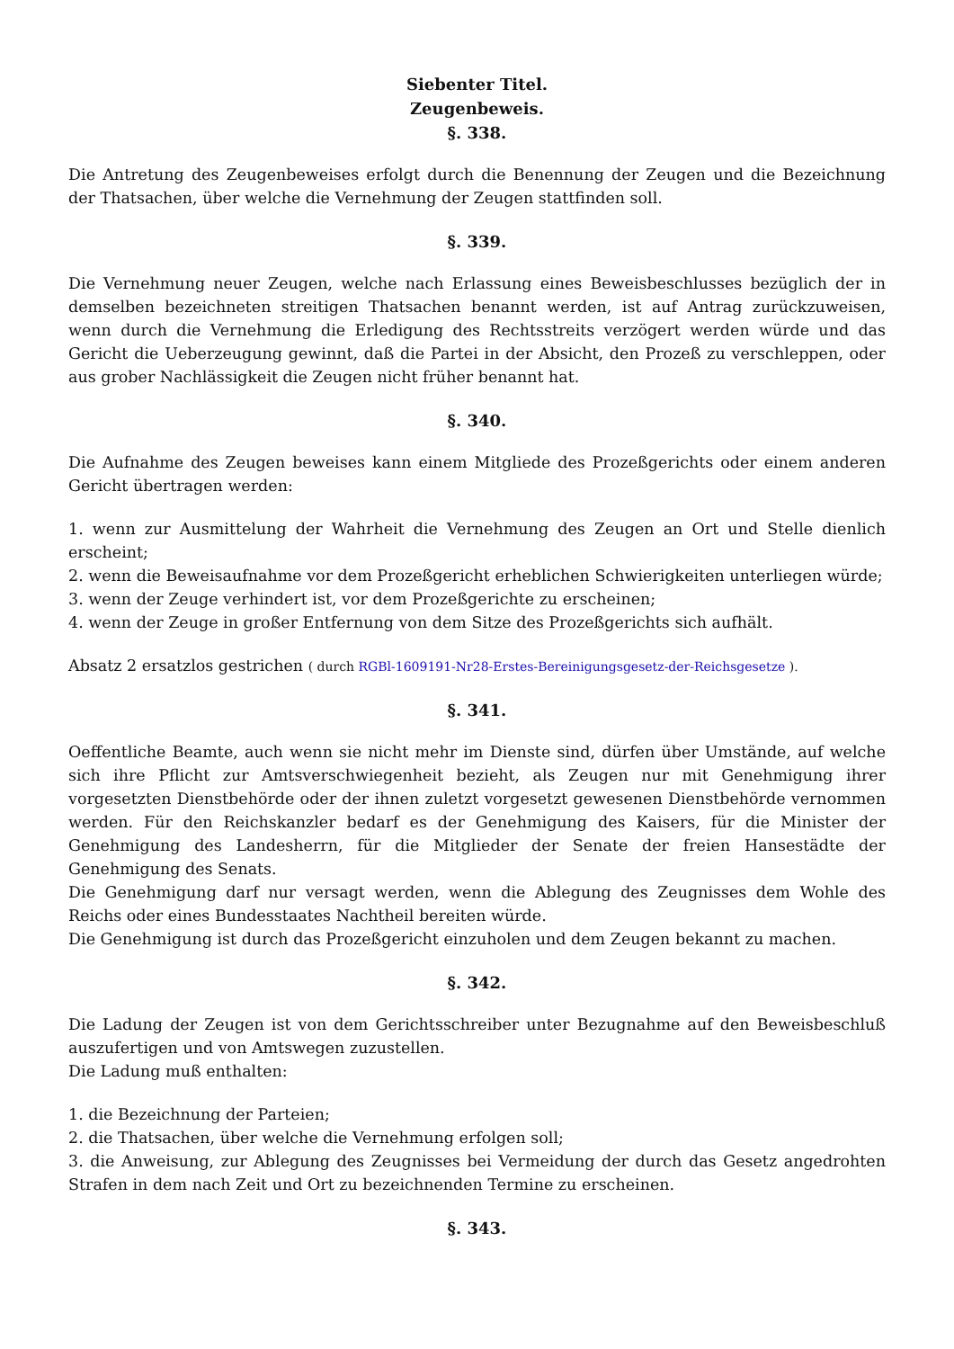Siebenter Titel.
Zeugenbeweis.
§. 338.
Die Antretung des Zeugenbeweises erfolgt durch die Benennung der Zeugen und die Bezeichnung der Thatsachen, über welche die Vernehmung der Zeugen stattfinden soll.
§. 339.
Die Vernehmung neuer Zeugen, welche nach Erlassung eines Beweisbeschlusses bezüglich der in demselben bezeichneten streitigen Thatsachen benannt werden, ist auf Antrag zurückzuweisen, wenn durch die Vernehmung die Erledigung des Rechtsstreits verzögert werden würde und das Gericht die Ueberzeugung gewinnt, daß die Partei in der Absicht, den Prozeß zu verschleppen, oder aus grober Nachlässigkeit die Zeugen nicht früher benannt hat.
§. 340.
Die Aufnahme des Zeugen beweises kann einem Mitgliede des Prozeßgerichts oder einem anderen Gericht übertragen werden:
1. wenn zur Ausmittelung der Wahrheit die Vernehmung des Zeugen an Ort und Stelle dienlich erscheint;
2. wenn die Beweisaufnahme vor dem Prozeßgericht erheblichen Schwierigkeiten unterliegen würde;
3. wenn der Zeuge verhindert ist, vor dem Prozeßgerichte zu erscheinen;
4. wenn der Zeuge in großer Entfernung von dem Sitze des Prozeßgerichts sich aufhält.
Absatz 2 ersatzlos gestrichen ( durch RGBl-1609191-Nr28-Erstes-Bereinigungsgesetz-der-Reichsgesetze ).
§. 341.
Oeffentliche Beamte, auch wenn sie nicht mehr im Dienste sind, dürfen über Umstände, auf welche sich ihre Pflicht zur Amtsverschwiegenheit bezieht, als Zeugen nur mit Genehmigung ihrer vorgesetzten Dienstbehörde oder der ihnen zuletzt vorgesetzt gewesenen Dienstbehörde vernommen werden. Für den Reichskanzler bedarf es der Genehmigung des Kaisers, für die Minister der Genehmigung des Landesherrn, für die Mitglieder der Senate der freien Hansestädte der Genehmigung des Senats.
Die Genehmigung darf nur versagt werden, wenn die Ablegung des Zeugnisses dem Wohle des Reichs oder eines Bundesstaates Nachtheil bereiten würde.
Die Genehmigung ist durch das Prozeßgericht einzuholen und dem Zeugen bekannt zu machen.
§. 342.
Die Ladung der Zeugen ist von dem Gerichtsschreiber unter Bezugnahme auf den Beweisbeschluß auszufertigen und von Amtswegen zuzustellen.
Die Ladung muß enthalten:
1. die Bezeichnung der Parteien;
2. die Thatsachen, über welche die Vernehmung erfolgen soll;
3. die Anweisung, zur Ablegung des Zeugnisses bei Vermeidung der durch das Gesetz angedrohten Strafen in dem nach Zeit und Ort zu bezeichnenden Termine zu erscheinen.
§. 343.